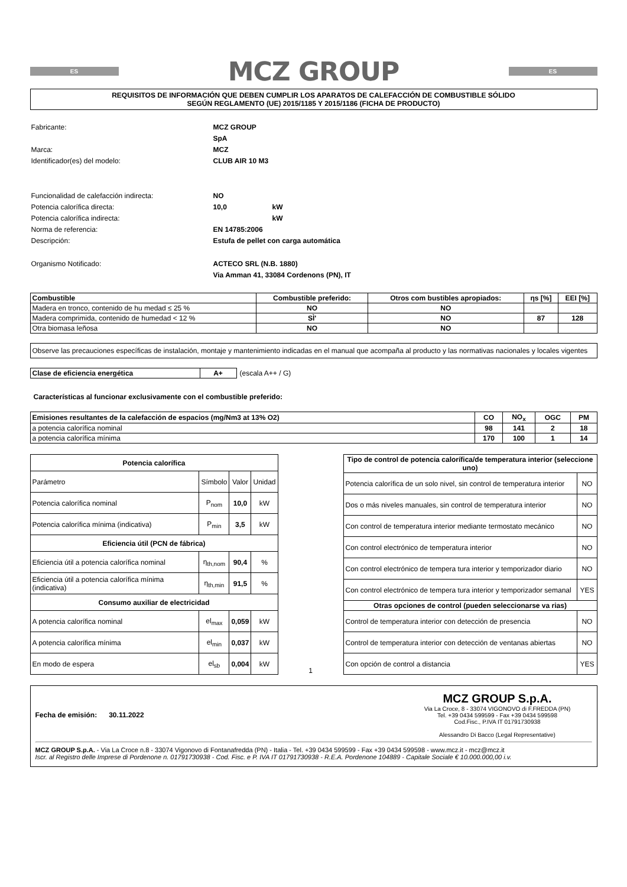ES
MCZ GROUP
ES
REQUISITOS DE INFORMACIÓN QUE DEBEN CUMPLIR LOS APARATOS DE CALEFACCIÓN DE COMBUSTIBLE SÓLIDO
SEGÚN REGLAMENTO (UE) 2015/1185 Y 2015/1186 (FICHA DE PRODUCTO)
Fabricante: MCZ GROUP SpA Marca: MCZ Identificador(es) del modelo: CLUB AIR 10 M3
Funcionalidad de calefacción indirecta: NO Potencia calorífica directa: 10,0 kW Potencia calorífica indirecta: kW Norma de referencia: EN 14785:2006 Descripción: Estufa de pellet con carga automática Organismo Notificado: ACTECO SRL (N.B. 1880)
Via Amman 41, 33084 Cordenons (PN), IT
| Combustible | Combustible preferido: | Otros com bustibles apropiados: | ηs [%] | EEI [%] |
| --- | --- | --- | --- | --- |
| Madera en tronco, contenido de hu medad ≤ 25 % | NO | NO | | |
| Madera comprimida, contenido de humedad < 12 % | SÌ' | NO | 87 | 128 |
| Otra biomasa leñosa | NO | NO | | |
Observe las precauciones específicas de instalación, montaje y mantenimiento indicadas en el manual que acompaña al producto y las normativas nacionales y locales vigentes
| Clase de eficiencia energética | A+ |
(escala A++ / G)
Características al funcionar exclusivamente con el combustible preferido:
| Emisiones resultantes de la calefacción de espacios (mg/Nm3 at 13% O2) | CO | NO<sub>x</sub> | OGC | PM |
| --- | --- | --- | --- | --- |
| a potencia calorífica nominal | 98 | 141 | 2 | 18 |
| a potencia calorífica mínima | 170 | 100 | 1 | 14 |
| Potencia calorífica | | | |
| --- | --- | --- | --- |
| Parámetro | Símbolo | Valor | Unidad |
| Potencia calorífica nominal | P<sub>nom</sub> | 10,0 | kW |
| Potencia calorífica mínima (indicativa) | P<sub>min</sub> | 3,5 | kW |
| Eficiencia útil (PCN de fábrica) | | | |
| Eficiencia útil a potencia calorífica nominal | η<sub>th,nom</sub> | 90,4 | % |
| Eficiencia útil a potencia calorífica mínima (indicativa) | η<sub>th,min</sub> | 91,5 | % |
| Consumo auxiliar de electricidad | | | |
| A potencia calorífica nominal | el<sub>max</sub> | 0,059 | kW |
| A potencia calorífica mínima | el<sub>min</sub> | 0,037 | kW |
| En modo de espera | el<sub>sb</sub> | 0,004 | kW |
1
| Tipo de control de potencia calorífica/de temperatura interior (seleccione uno) | |
| --- | --- |
| Potencia calorífica de un solo nivel, sin control de temperatura interior | NO |
| Dos o más niveles manuales, sin control de temperatura interior | NO |
| Con control de temperatura interior mediante termostato mecánico | NO |
| Con control electrónico de temperatura interior | NO |
| Con control electrónico de tempera tura interior y temporizador diario | NO |
| Con control electrónico de tempera tura interior y temporizador semanal | YES |
| Otras opciones de control (pueden seleccionarse va rias) | |
| Control de temperatura interior con detección de presencia | NO |
| Control de temperatura interior con detección de ventanas abiertas | NO |
| Con opción de control a distancia | YES |
Fecha de emisión: 30.11.2022
MCZ GROUP S.p.A.
Via La Croce, 8 - 33074 VIGONOVO di F.FREDDA (PN)
Tel. +39 0434 599599 - Fax +39 0434 599598
Cod.Fisc., P.IVA IT 01791730938
Alessandro Di Bacco (Legal Representative)
MCZ GROUP S.p.A. - Via La Croce n.8 - 33074 Vigonovo di Fontanafredda (PN) - Italia - Tel. +39 0434 599599 - Fax +39 0434 599598 - www.mcz.it - mcz@mcz.it
Iscr. al Registro delle Imprese di Pordenone n. 01791730938 - Cod. Fisc. e P. IVA IT 01791730938 - R.E.A. Pordenone 104889 - Capitale Sociale € 10.000.000,00 i.v.